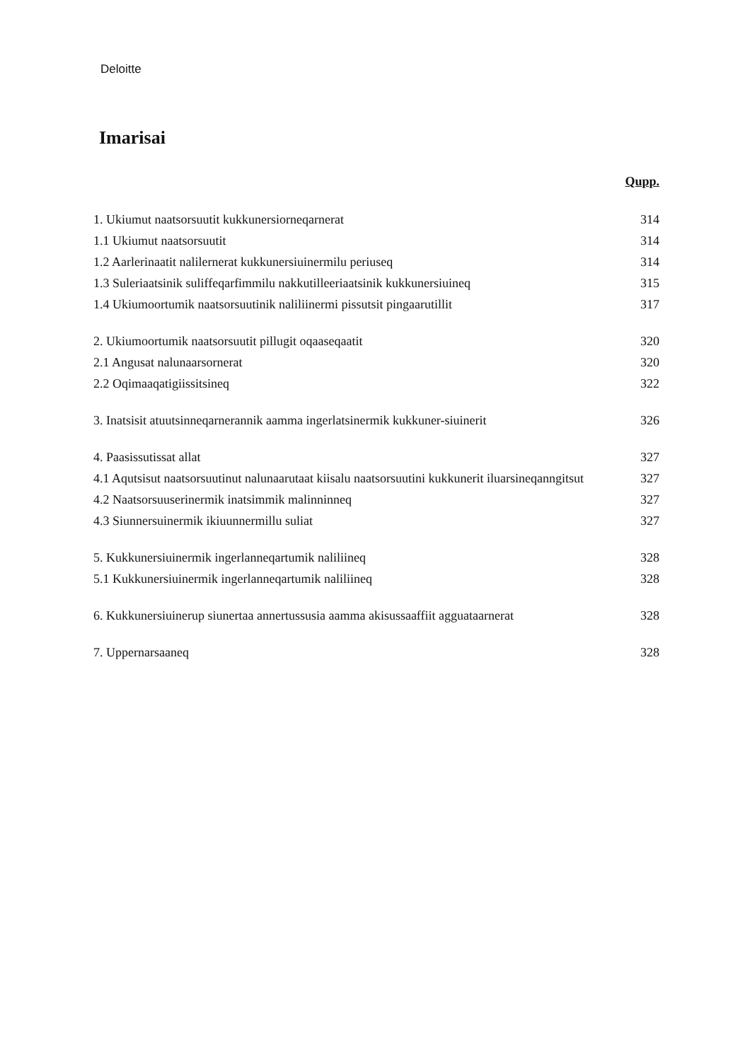Deloitte
Imarisai
Qupp.
1. Ukiumut naatsorsuutit kukkunersiorneqarnerat 314
1.1 Ukiumut naatsorsuutit 314
1.2 Aarlerinaatit nalilernerat kukkunersiuinermilu periuseq 314
1.3 Suleriaatsinik suliffeqarfimmilu nakkutilleeriaatsinik kukkunersiuineq 315
1.4 Ukiumoortumik naatsorsuutinik naliliinermi pissutsit pingaarutillit 317
2. Ukiumoortumik naatsorsuutit pillugit oqaaseqaatit 320
2.1 Angusat nalunaarsornerat 320
2.2 Oqimaaqatigiissitsineq 322
3. Inatsisit atuutsinneqarnerannik aamma ingerlatsinermik kukkuner-siuinerit 326
4. Paasissutissat allat 327
4.1 Aqutsisut naatsorsuutinut nalunaarutaat kiisalu naatsorsuutini kukkunerit iluarsineqanngitsut 327
4.2 Naatsorsuuserinermik inatsimmik malinninneq 327
4.3 Siunnersuinermik ikiuunnermillu suliat 327
5. Kukkunersiuinermik ingerlanneqartumik naliliineq 328
5.1 Kukkunersiuinermik ingerlanneqartumik naliliineq 328
6. Kukkunersiuinerup siunertaa annertussusia aamma akisussaaffiit agguataarnerat 328
7. Uppernarsaaneq 328